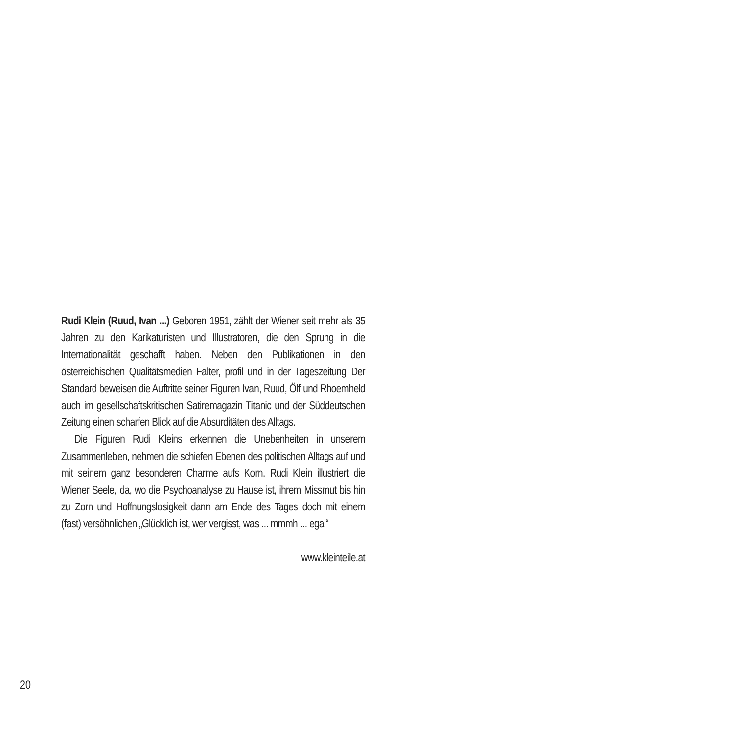Rudi Klein (Ruud, Ivan ...) Geboren 1951, zählt der Wiener seit mehr als 35 Jahren zu den Karikaturisten und Illustratoren, die den Sprung in die Internationalität geschafft haben. Neben den Publikationen in den österreichischen Qualitätsmedien Falter, profil und in der Tageszeitung Der Standard beweisen die Auftritte seiner Figuren Ivan, Ruud, Ölf und Rhoemheld auch im gesellschaftskritischen Satiremagazin Titanic und der Süddeutschen Zeitung einen scharfen Blick auf die Absurditäten des Alltags.
Die Figuren Rudi Kleins erkennen die Unebenheiten in unserem Zusammenleben, nehmen die schiefen Ebenen des politischen Alltags auf und mit seinem ganz besonderen Charme aufs Korn. Rudi Klein illustriert die Wiener Seele, da, wo die Psychoanalyse zu Hause ist, ihrem Missmut bis hin zu Zorn und Hoffnungslosigkeit dann am Ende des Tages doch mit einem (fast) versöhnlichen „Glücklich ist, wer vergisst, was ... mmmh ... egal“
www.kleinteile.at
20